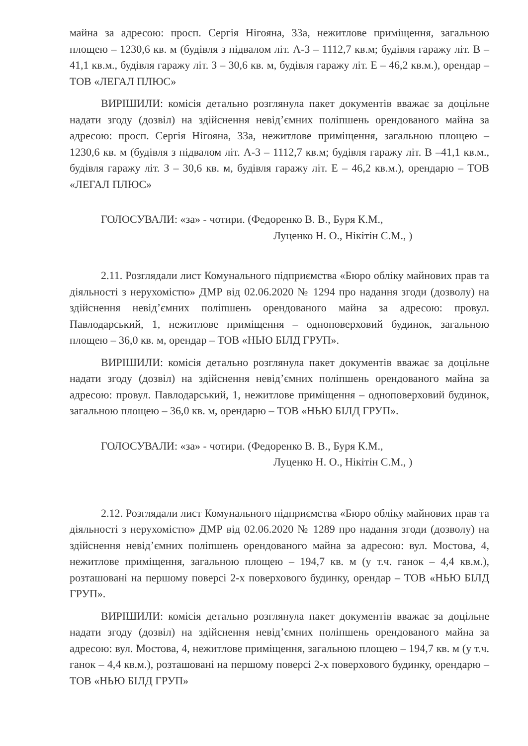майна за адресою: просп. Сергія Нігояна, 33а, нежитлове приміщення, загальною площею – 1230,6 кв. м (будівля з підвалом літ. А-3 – 1112,7 кв.м; будівля гаражу літ. В –41,1 кв.м., будівля гаражу літ. З – 30,6 кв. м, будівля гаражу літ. Е – 46,2 кв.м.), орендар – ТОВ «ЛЕГАЛ ПЛЮС»
ВИРІШИЛИ: комісія детально розглянула пакет документів вважає за доцільне надати згоду (дозвіл) на здійснення невід’ємних поліпшень орендованого майна за адресою: просп. Сергія Нігояна, 33а, нежитлове приміщення, загальною площею – 1230,6 кв. м (будівля з підвалом літ. А-3 – 1112,7 кв.м; будівля гаражу літ. В –41,1 кв.м., будівля гаражу літ. З – 30,6 кв. м, будівля гаражу літ. Е – 46,2 кв.м.), орендарю – ТОВ «ЛЕГАЛ ПЛЮС»
ГОЛОСУВАЛИ: «за» - чотири. (Федоренко В. В., Буря К.М.,
Луценко Н. О., Нікітін С.М., )
2.11. Розглядали лист Комунального підприємства «Бюро обліку майнових прав та діяльності з нерухомістю» ДМР від 02.06.2020 № 1294 про надання згоди (дозволу) на здійснення невід’ємних поліпшень орендованого майна за адресою: провул. Павлодарський, 1, нежитлове приміщення – одноповерховий будинок, загальною площею – 36,0 кв. м, орендар – ТОВ «НЬЮ БІЛД ГРУП».
ВИРІШИЛИ: комісія детально розглянула пакет документів вважає за доцільне надати згоду (дозвіл) на здійснення невід’ємних поліпшень орендованого майна за адресою: провул. Павлодарський, 1, нежитлове приміщення – одноповерховий будинок, загальною площею – 36,0 кв. м, орендарю – ТОВ «НЬЮ БІЛД ГРУП».
ГОЛОСУВАЛИ: «за» - чотири. (Федоренко В. В., Буря К.М.,
Луценко Н. О., Нікітін С.М., )
2.12. Розглядали лист Комунального підприємства «Бюро обліку майнових прав та діяльності з нерухомістю» ДМР від 02.06.2020 № 1289 про надання згоди (дозволу) на здійснення невід’ємних поліпшень орендованого майна за адресою: вул. Мостова, 4, нежитлове приміщення, загальною площею – 194,7 кв. м (у т.ч. ганок – 4,4 кв.м.), розташовані на першому поверсі 2-х поверхового будинку, орендар – ТОВ «НЬЮ БІЛД ГРУП».
ВИРІШИЛИ: комісія детально розглянула пакет документів вважає за доцільне надати згоду (дозвіл) на здійснення невід’ємних поліпшень орендованого майна за адресою: вул. Мостова, 4, нежитлове приміщення, загальною площею – 194,7 кв. м (у т.ч. ганок – 4,4 кв.м.), розташовані на першому поверсі 2-х поверхового будинку, орендарю – ТОВ «НЬЮ БІЛД ГРУП»